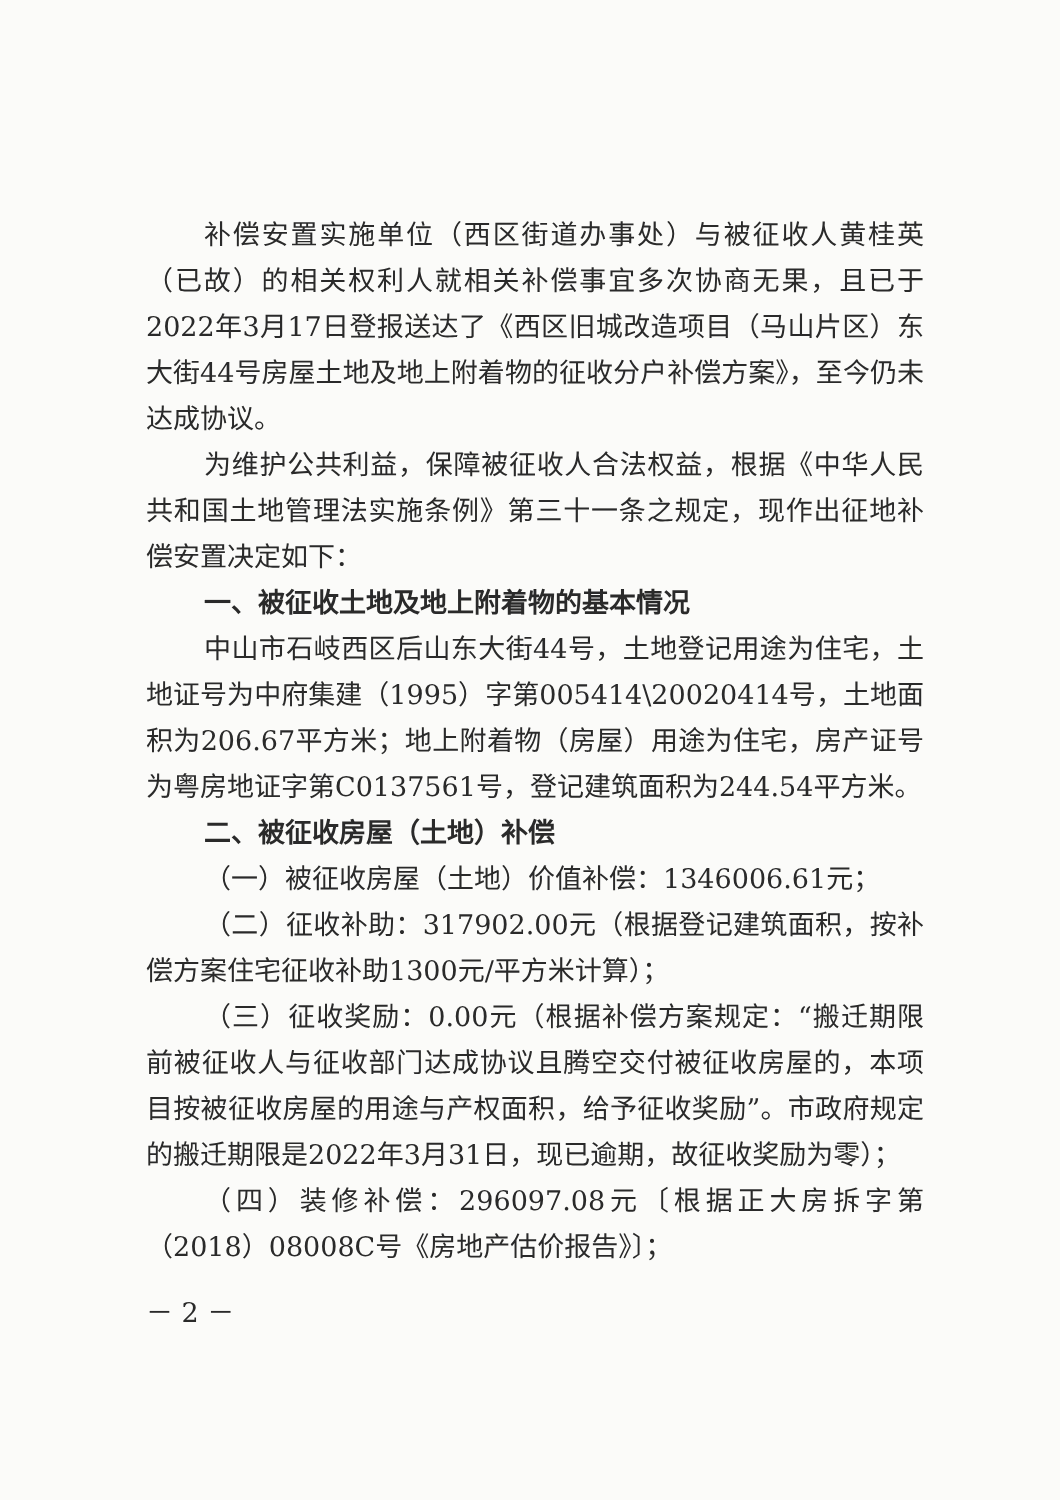补偿安置实施单位（西区街道办事处）与被征收人黄桂英（已故）的相关权利人就相关补偿事宜多次协商无果，且已于2022年3月17日登报送达了《西区旧城改造项目（马山片区）东大街44号房屋土地及地上附着物的征收分户补偿方案》，至今仍未达成协议。
为维护公共利益，保障被征收人合法权益，根据《中华人民共和国土地管理法实施条例》第三十一条之规定，现作出征地补偿安置决定如下：
一、被征收土地及地上附着物的基本情况
中山市石岐西区后山东大街44号，土地登记用途为住宅，土地证号为中府集建（1995）字第005414\20020414号，土地面积为206.67平方米；地上附着物（房屋）用途为住宅，房产证号为粤房地证字第C0137561号，登记建筑面积为244.54平方米。
二、被征收房屋（土地）补偿
（一）被征收房屋（土地）价值补偿：1346006.61元；
（二）征收补助：317902.00元（根据登记建筑面积，按补偿方案住宅征收补助1300元/平方米计算）；
（三）征收奖励：0.00元（根据补偿方案规定：“搬迁期限前被征收人与征收部门达成协议且腾空交付被征收房屋的，本项目按被征收房屋的用途与产权面积，给予征收奖励”。市政府规定的搬迁期限是2022年3月31日，现已逾期，故征收奖励为零）；
（四）装修补偿：296097.08元〔根据正大房拆字第（2018）08008C号《房地产估价报告》〕；
－ 2 －